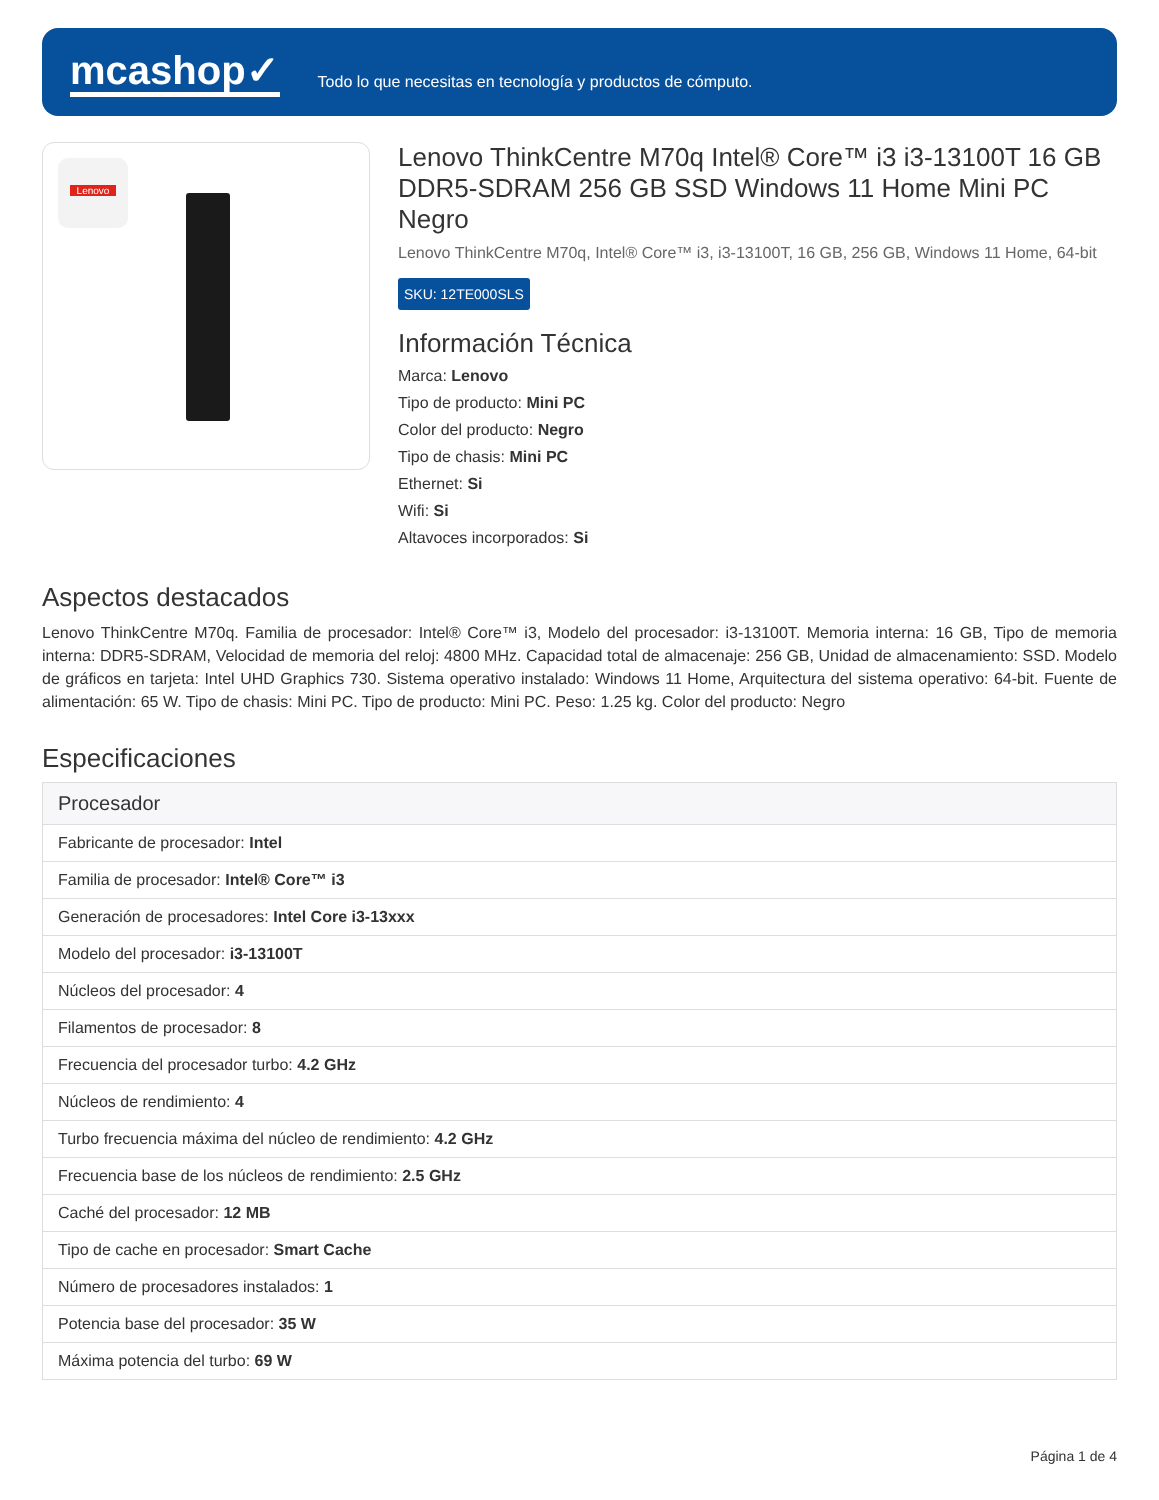mcashop✓
Todo lo que necesitas en tecnología y productos de cómputo.
Lenovo
Lenovo ThinkCentre M70q Intel® Core™ i3 i3-13100T 16 GB DDR5-SDRAM 256 GB SSD Windows 11 Home Mini PC Negro
Lenovo ThinkCentre M70q, Intel® Core™ i3, i3-13100T, 16 GB, 256 GB, Windows 11 Home, 64-bit
SKU: 12TE000SLS
Información Técnica
Marca: Lenovo
Tipo de producto: Mini PC
Color del producto: Negro
Tipo de chasis: Mini PC
Ethernet: Si
Wifi: Si
Altavoces incorporados: Si
Aspectos destacados
Lenovo ThinkCentre M70q. Familia de procesador: Intel® Core™ i3, Modelo del procesador: i3-13100T. Memoria interna: 16 GB, Tipo de memoria interna: DDR5-SDRAM, Velocidad de memoria del reloj: 4800 MHz. Capacidad total de almacenaje: 256 GB, Unidad de almacenamiento: SSD. Modelo de gráficos en tarjeta: Intel UHD Graphics 730. Sistema operativo instalado: Windows 11 Home, Arquitectura del sistema operativo: 64-bit. Fuente de alimentación: 65 W. Tipo de chasis: Mini PC. Tipo de producto: Mini PC. Peso: 1.25 kg. Color del producto: Negro
Especificaciones
| Procesador |
| --- |
| Fabricante de procesador: Intel |
| Familia de procesador: Intel® Core™ i3 |
| Generación de procesadores: Intel Core i3-13xxx |
| Modelo del procesador: i3-13100T |
| Núcleos del procesador: 4 |
| Filamentos de procesador: 8 |
| Frecuencia del procesador turbo: 4.2 GHz |
| Núcleos de rendimiento: 4 |
| Turbo frecuencia máxima del núcleo de rendimiento: 4.2 GHz |
| Frecuencia base de los núcleos de rendimiento: 2.5 GHz |
| Caché del procesador: 12 MB |
| Tipo de cache en procesador: Smart Cache |
| Número de procesadores instalados: 1 |
| Potencia base del procesador: 35 W |
| Máxima potencia del turbo: 69 W |
Página 1 de 4